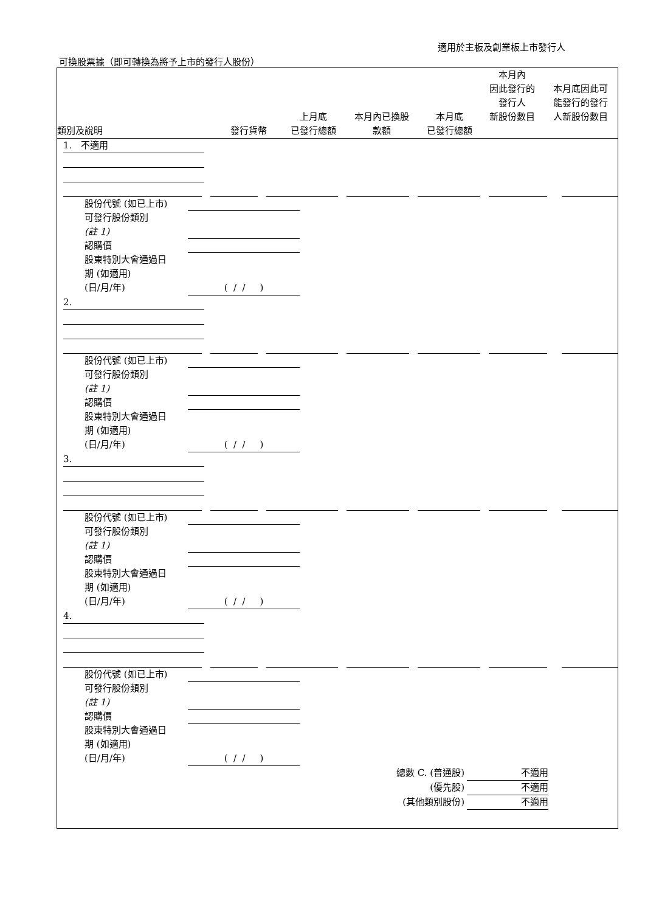適用於主板及創業板上市發行人
可換股票據（即可轉換為將予上市的發行人股份）
| 類別及說明 | 發行貨幣 | 上月底 已發行總額 | 本月內已換股 款額 | 本月底 已發行總額 | 本月內 因此發行的 發行人 新股份數目 | 本月底因此可 能發行的發行 人新股份數目 |
| --- | --- | --- | --- | --- | --- | --- |
1. 不適用
股份代號 (如已上市)
可發行股份類別
(註 1)
認購價
股東特別大會通過日
期 (如適用)
(日/月/年) ( / / )
2.
股份代號 (如已上市)
可發行股份類別
(註 1)
認購價
股東特別大會通過日
期 (如適用)
(日/月/年) ( / / )
3.
股份代號 (如已上市)
可發行股份類別
(註 1)
認購價
股東特別大會通過日
期 (如適用)
(日/月/年) ( / / )
4.
股份代號 (如已上市)
可發行股份類別
(註 1)
認購價
股東特別大會通過日
期 (如適用)
(日/月/年) ( / / )
總數 C. (普通股) 不適用
(優先股) 不適用
(其他類別股份) 不適用